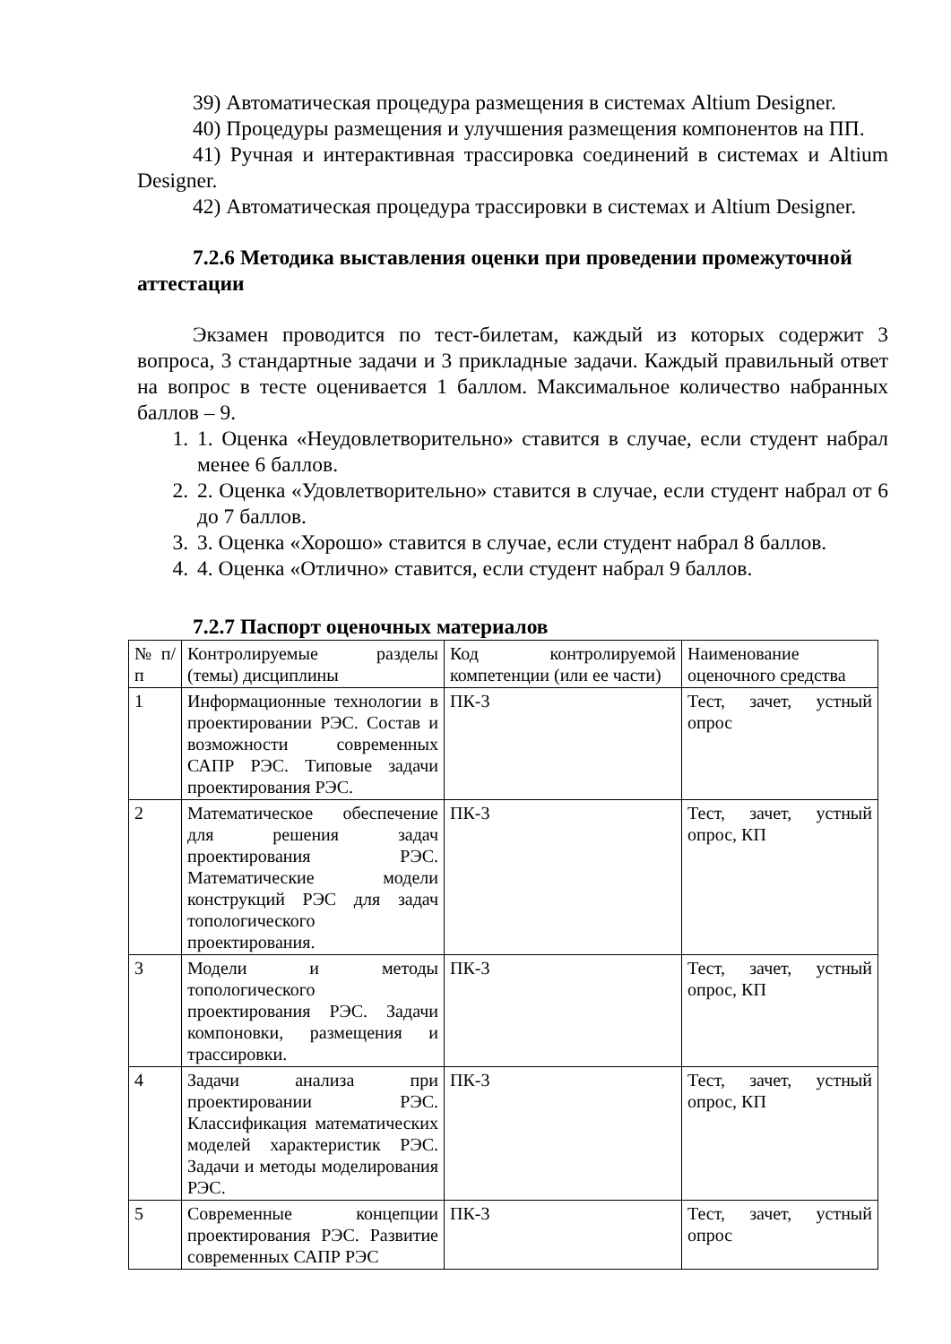39) Автоматическая процедура размещения в системах Altium Designer.
40) Процедуры размещения и улучшения размещения компонентов на ПП.
41) Ручная и интерактивная трассировка соединений в системах и Altium Designer.
42) Автоматическая процедура трассировки в системах и Altium Designer.
7.2.6 Методика выставления оценки при проведении промежуточной аттестации
Экзамен проводится по тест-билетам, каждый из которых содержит 3 вопроса, 3 стандартные задачи и 3 прикладные задачи. Каждый правильный ответ на вопрос в тесте оценивается 1 баллом. Максимальное количество набранных баллов – 9.
1. 1. Оценка «Неудовлетворительно» ставится в случае, если студент набрал менее 6 баллов.
2. 2. Оценка «Удовлетворительно» ставится в случае, если студент набрал от 6 до 7 баллов.
3. 3. Оценка «Хорошо» ставится в случае, если студент набрал 8 баллов.
4. 4. Оценка «Отлично» ставится, если студент набрал 9 баллов.
7.2.7 Паспорт оценочных материалов
| № п/п | Контролируемые разделы (темы) дисциплины | Код контролируемой компетенции (или ее части) | Наименование оценочного средства |
| 1 | Информационные технологии в проектировании РЭС. Состав и возможности современных САПР РЭС. Типовые задачи проектирования РЭС. | ПК-3 | Тест, зачет, устный опрос |
| 2 | Математическое обеспечение для решения задач проектирования РЭС. Математические модели конструкций РЭС для задач топологического проектирования. | ПК-3 | Тест, зачет, устный опрос, КП |
| 3 | Модели и методы топологического проектирования РЭС. Задачи компоновки, размещения и трассировки. | ПК-3 | Тест, зачет, устный опрос, КП |
| 4 | Задачи анализа при проектировании РЭС. Классификация математических моделей характеристик РЭС. Задачи и методы моделирования РЭС. | ПК-3 | Тест, зачет, устный опрос, КП |
| 5 | Современные концепции проектирования РЭС. Развитие современных САПР РЭС | ПК-3 | Тест, зачет, устный опрос |